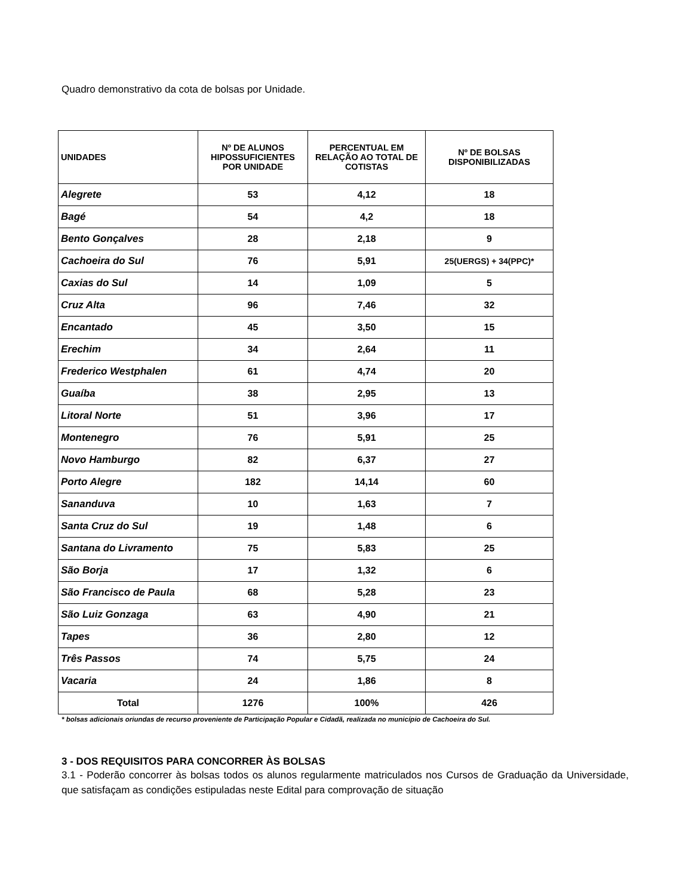Quadro demonstrativo da cota de bolsas por Unidade.
| UNIDADES | Nº DE ALUNOS HIPOSSUFICIENTES POR UNIDADE | PERCENTUAL EM RELAÇÃO AO TOTAL DE COTISTAS | Nº DE BOLSAS DISPONIBILIZADAS |
| --- | --- | --- | --- |
| Alegrete | 53 | 4,12 | 18 |
| Bagé | 54 | 4,2 | 18 |
| Bento Gonçalves | 28 | 2,18 | 9 |
| Cachoeira do Sul | 76 | 5,91 | 25(UERGS) + 34(PPC)* |
| Caxias do Sul | 14 | 1,09 | 5 |
| Cruz Alta | 96 | 7,46 | 32 |
| Encantado | 45 | 3,50 | 15 |
| Erechim | 34 | 2,64 | 11 |
| Frederico Westphalen | 61 | 4,74 | 20 |
| Guaíba | 38 | 2,95 | 13 |
| Litoral Norte | 51 | 3,96 | 17 |
| Montenegro | 76 | 5,91 | 25 |
| Novo Hamburgo | 82 | 6,37 | 27 |
| Porto Alegre | 182 | 14,14 | 60 |
| Sananduva | 10 | 1,63 | 7 |
| Santa Cruz do Sul | 19 | 1,48 | 6 |
| Santana do Livramento | 75 | 5,83 | 25 |
| São Borja | 17 | 1,32 | 6 |
| São Francisco de Paula | 68 | 5,28 | 23 |
| São Luiz Gonzaga | 63 | 4,90 | 21 |
| Tapes | 36 | 2,80 | 12 |
| Três Passos | 74 | 5,75 | 24 |
| Vacaria | 24 | 1,86 | 8 |
| Total | 1276 | 100% | 426 |
* bolsas adicionais oriundas de recurso proveniente de Participação Popular e Cidadã, realizada no município de Cachoeira do Sul.
3 - DOS REQUISITOS PARA CONCORRER ÀS BOLSAS
3.1 - Poderão concorrer às bolsas todos os alunos regularmente matriculados nos Cursos de Graduação da Universidade, que satisfaçam as condições estipuladas neste Edital para comprovação de situação